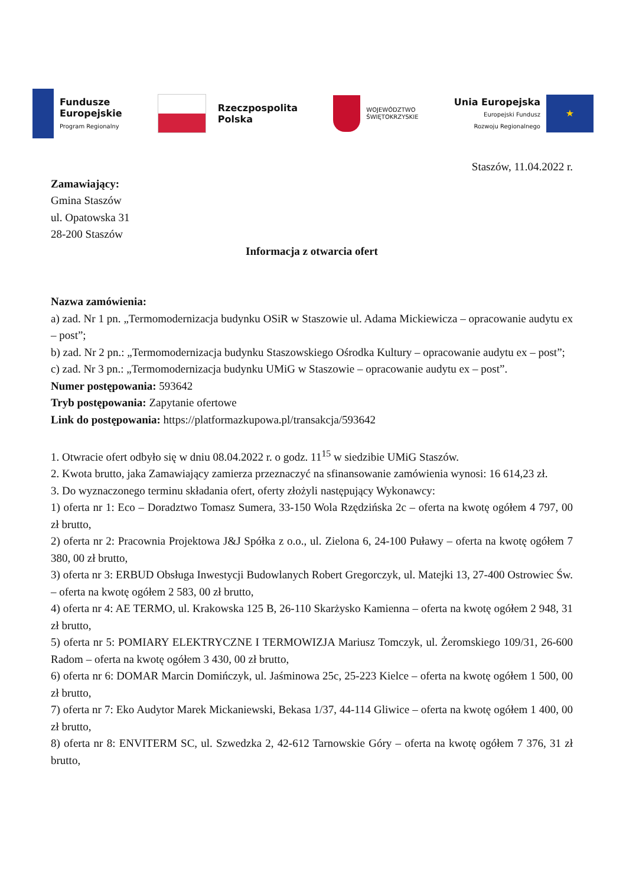Fundusze
Europejskie
Program Regionalny
Rzeczpospolita
Polska
WOJEWÓDZTWO
ŚWIĘTOKRZYSKIE
Unia Europejska
Europejski Fundusz
Rozwoju Regionalnego
★
Staszów, 11.04.2022 r.
Zamawiający:
Gmina Staszów
ul. Opatowska 31
28-200 Staszów
Informacja z otwarcia ofert
Nazwa zamówienia:
a) zad. Nr 1 pn. „Termomodernizacja budynku OSiR w Staszowie ul. Adama Mickiewicza – opracowanie audytu ex – post”;
b) zad. Nr 2 pn.: „Termomodernizacja budynku Staszowskiego Ośrodka Kultury – opracowanie audytu ex – post”;
c) zad. Nr 3 pn.: „Termomodernizacja budynku UMiG w Staszowie – opracowanie audytu ex – post”.
Numer postępowania: 593642
Tryb postępowania: Zapytanie ofertowe
Link do postępowania: https://platformazkupowa.pl/transakcja/593642
1. Otwracie ofert odbyło się w dniu 08.04.2022 r. o godz. 11<sup>15</sup> w siedzibie UMiG Staszów.
2. Kwota brutto, jaka Zamawiający zamierza przeznaczyć na sfinansowanie zamówienia wynosi: 16 614,23 zł.
3. Do wyznaczonego terminu składania ofert, oferty złożyli następujący Wykonawcy:
1) oferta nr 1: Eco – Doradztwo Tomasz Sumera, 33-150 Wola Rzędzińska 2c – oferta na kwotę ogółem 4 797, 00 zł brutto,
2) oferta nr 2: Pracownia Projektowa J&J Spółka z o.o., ul. Zielona 6, 24-100 Puławy – oferta na kwotę ogółem 7 380, 00 zł brutto,
3) oferta nr 3: ERBUD Obsługa Inwestycji Budowlanych Robert Gregorczyk, ul. Matejki 13, 27-400 Ostrowiec Św. – oferta na kwotę ogółem 2 583, 00 zł brutto,
4) oferta nr 4: AE TERMO, ul. Krakowska 125 B, 26-110 Skarżysko Kamienna – oferta na kwotę ogółem 2 948, 31 zł brutto,
5) oferta nr 5: POMIARY ELEKTRYCZNE I TERMOWIZJA Mariusz Tomczyk, ul. Żeromskiego 109/31, 26-600 Radom – oferta na kwotę ogółem 3 430, 00 zł brutto,
6) oferta nr 6: DOMAR Marcin Domińczyk, ul. Jaśminowa 25c, 25-223 Kielce – oferta na kwotę ogółem 1 500, 00 zł brutto,
7) oferta nr 7: Eko Audytor Marek Mickaniewski, Bekasa 1/37, 44-114 Gliwice – oferta na kwotę ogółem 1 400, 00 zł brutto,
8) oferta nr 8: ENVITERM SC, ul. Szwedzka 2, 42-612 Tarnowskie Góry – oferta na kwotę ogółem 7 376, 31 zł brutto,